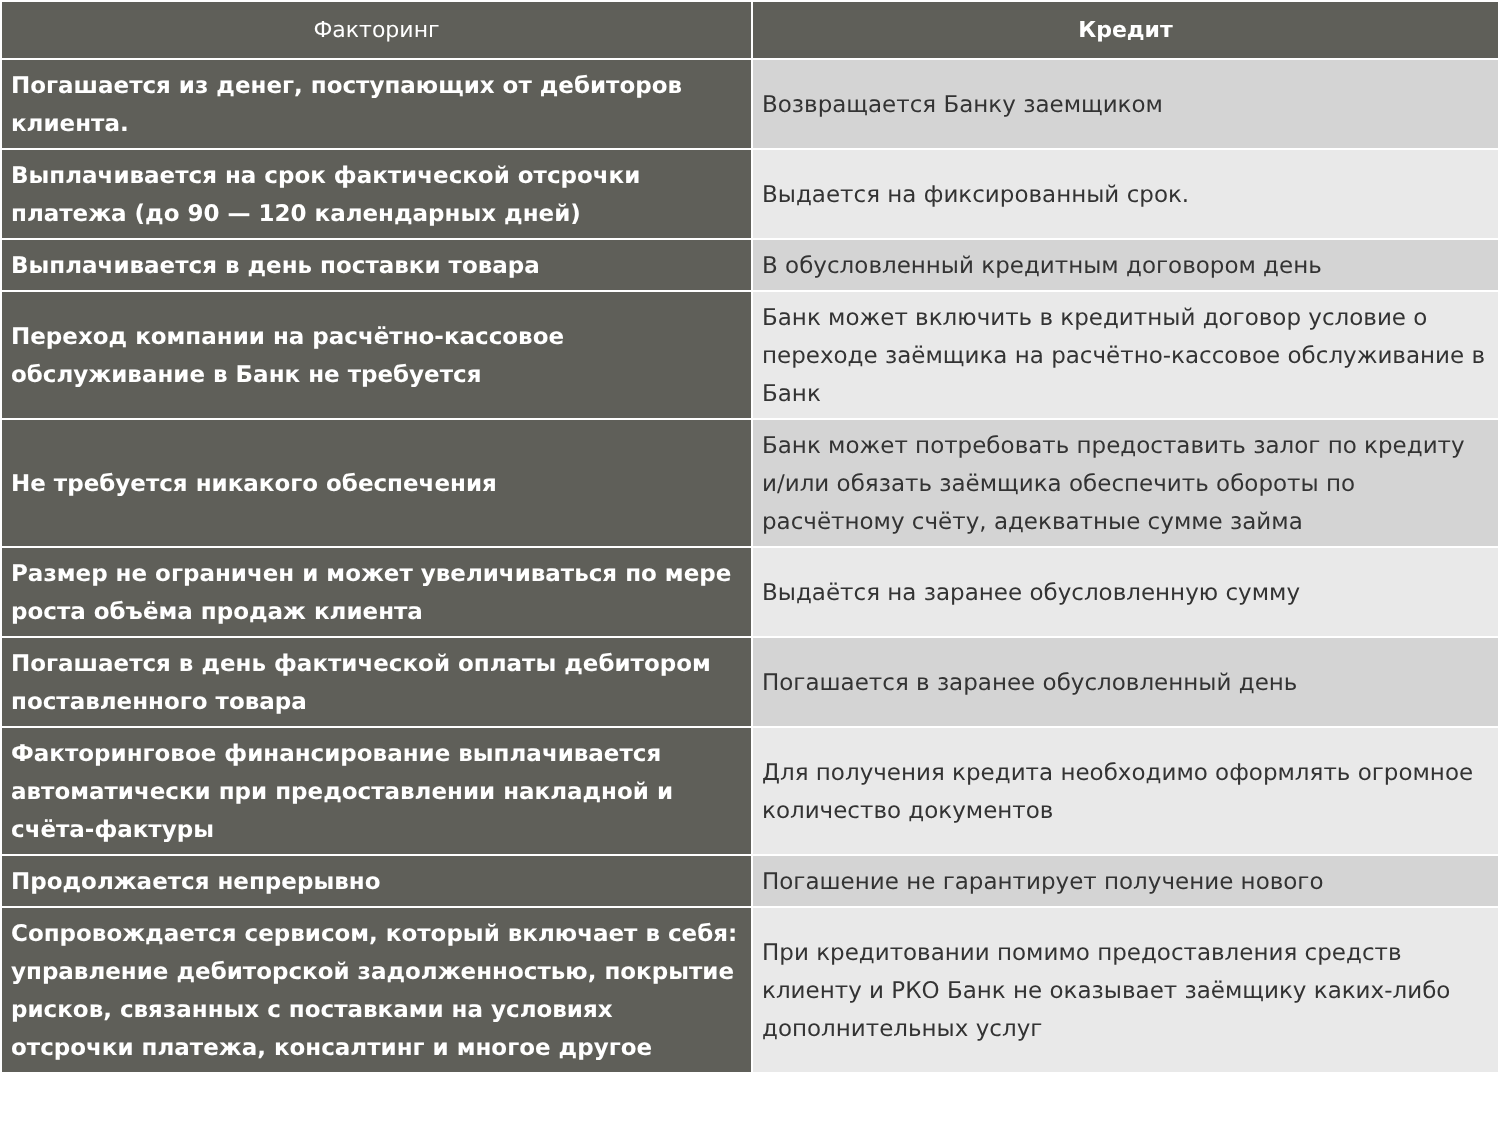| Факторинг | Кредит |
| --- | --- |
| Погашается из денег, поступающих от дебиторов клиента. | Возвращается Банку заемщиком |
| Выплачивается на срок фактической отсрочки платежа (до 90 — 120 календарных дней) | Выдается на фиксированный срок. |
| Выплачивается в день поставки товара | В обусловленный кредитным договором день |
| Переход компании на расчётно-кассовое обслуживание в Банк не требуется | Банк может включить в кредитный договор условие о переходе заёмщика на расчётно-кассовое обслуживание в Банк |
| Не требуется никакого обеспечения | Банк может потребовать предоставить залог по кредиту и/или обязать заёмщика обеспечить обороты по расчётному счёту, адекватные сумме займа |
| Размер не ограничен и может увеличиваться по мере роста объёма продаж клиента | Выдаётся на заранее обусловленную сумму |
| Погашается в день фактической оплаты дебитором поставленного товара | Погашается в заранее обусловленный день |
| Факторинговое финансирование выплачивается автоматически при предоставлении накладной и счёта-фактуры | Для получения кредита необходимо оформлять огромное количество документов |
| Продолжается непрерывно | Погашение не гарантирует получение нового |
| Сопровождается сервисом, который включает в себя: управление дебиторской задолженностью, покрытие рисков, связанных с поставками на условиях отсрочки платежа, консалтинг и многое другое | При кредитовании помимо предоставления средств клиенту и РКО Банк не оказывает заёмщику каких-либо дополнительных услуг |